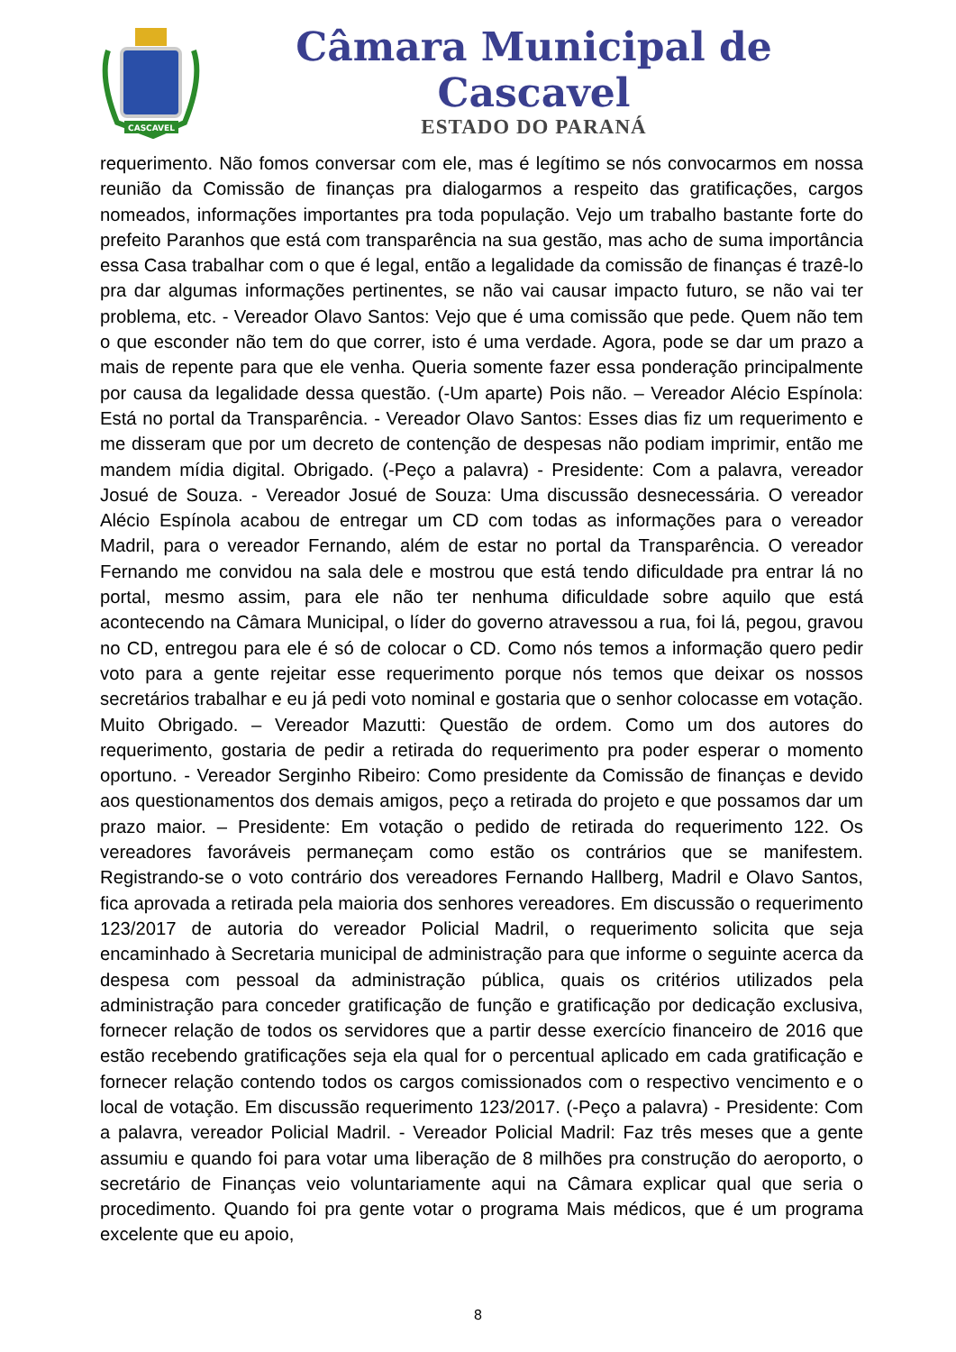CASCAVEL
Câmara Municipal de Cascavel
ESTADO DO PARANÁ
requerimento. Não fomos conversar com ele, mas é legítimo se nós convocarmos em nossa reunião da Comissão de finanças pra dialogarmos a respeito das gratificações, cargos nomeados, informações importantes pra toda população. Vejo um trabalho bastante forte do prefeito Paranhos que está com transparência na sua gestão, mas acho de suma importância essa Casa trabalhar com o que é legal, então a legalidade da comissão de finanças é trazê-lo pra dar algumas informações pertinentes, se não vai causar impacto futuro, se não vai ter problema, etc. - Vereador Olavo Santos: Vejo que é uma comissão que pede. Quem não tem o que esconder não tem do que correr, isto é uma verdade. Agora, pode se dar um prazo a mais de repente para que ele venha. Queria somente fazer essa ponderação principalmente por causa da legalidade dessa questão. (-Um aparte) Pois não. – Vereador Alécio Espínola: Está no portal da Transparência. - Vereador Olavo Santos: Esses dias fiz um requerimento e me disseram que por um decreto de contenção de despesas não podiam imprimir, então me mandem mídia digital. Obrigado. (-Peço a palavra) - Presidente: Com a palavra, vereador Josué de Souza. - Vereador Josué de Souza: Uma discussão desnecessária. O vereador Alécio Espínola acabou de entregar um CD com todas as informações para o vereador Madril, para o vereador Fernando, além de estar no portal da Transparência. O vereador Fernando me convidou na sala dele e mostrou que está tendo dificuldade pra entrar lá no portal, mesmo assim, para ele não ter nenhuma dificuldade sobre aquilo que está acontecendo na Câmara Municipal, o líder do governo atravessou a rua, foi lá, pegou, gravou no CD, entregou para ele é só de colocar o CD. Como nós temos a informação quero pedir voto para a gente rejeitar esse requerimento porque nós temos que deixar os nossos secretários trabalhar e eu já pedi voto nominal e gostaria que o senhor colocasse em votação. Muito Obrigado. – Vereador Mazutti: Questão de ordem. Como um dos autores do requerimento, gostaria de pedir a retirada do requerimento pra poder esperar o momento oportuno. - Vereador Serginho Ribeiro: Como presidente da Comissão de finanças e devido aos questionamentos dos demais amigos, peço a retirada do projeto e que possamos dar um prazo maior. – Presidente: Em votação o pedido de retirada do requerimento 122. Os vereadores favoráveis permaneçam como estão os contrários que se manifestem. Registrando-se o voto contrário dos vereadores Fernando Hallberg, Madril e Olavo Santos, fica aprovada a retirada pela maioria dos senhores vereadores. Em discussão o requerimento 123/2017 de autoria do vereador Policial Madril, o requerimento solicita que seja encaminhado à Secretaria municipal de administração para que informe o seguinte acerca da despesa com pessoal da administração pública, quais os critérios utilizados pela administração para conceder gratificação de função e gratificação por dedicação exclusiva, fornecer relação de todos os servidores que a partir desse exercício financeiro de 2016 que estão recebendo gratificações seja ela qual for o percentual aplicado em cada gratificação e fornecer relação contendo todos os cargos comissionados com o respectivo vencimento e o local de votação. Em discussão requerimento 123/2017. (-Peço a palavra) - Presidente: Com a palavra, vereador Policial Madril. - Vereador Policial Madril: Faz três meses que a gente assumiu e quando foi para votar uma liberação de 8 milhões pra construção do aeroporto, o secretário de Finanças veio voluntariamente aqui na Câmara explicar qual que seria o procedimento. Quando foi pra gente votar o programa Mais médicos, que é um programa excelente que eu apoio,
8